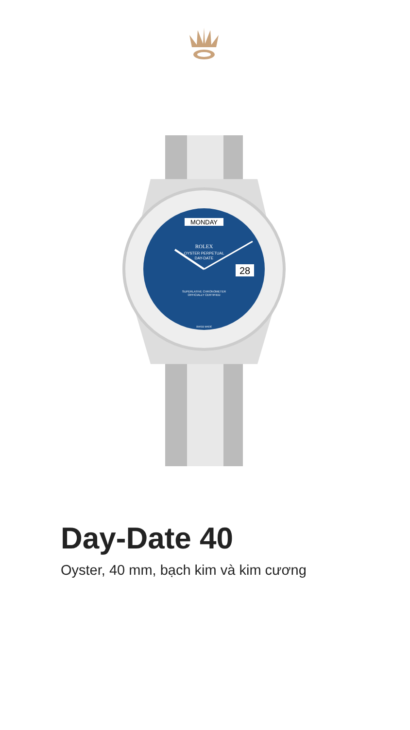MONDAY
ROLEX
OYSTER PERPETUAL
DAY-DATE
28
SUPERLATIVE CHRONOMETER
OFFICIALLY CERTIFIED
SWISS MADE
Day-Date 40
Oyster, 40 mm, bạch kim và kim cương